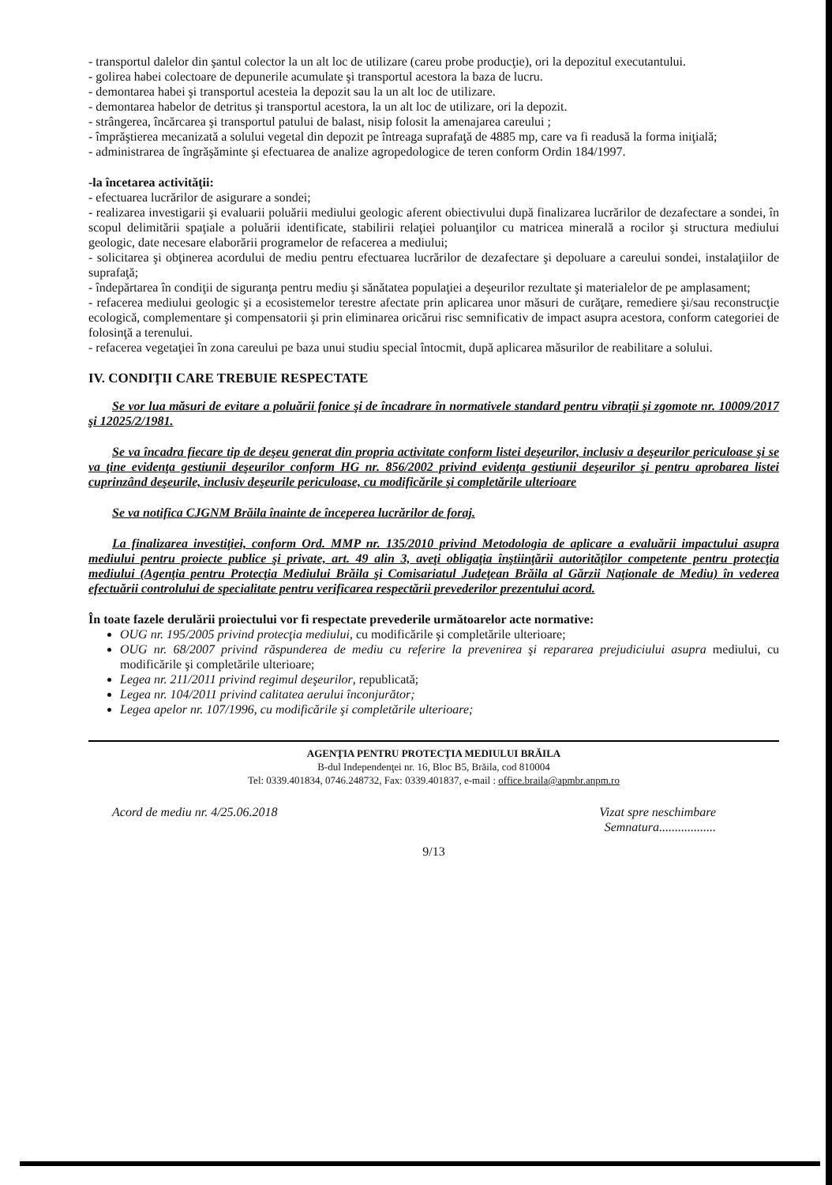- transportul dalelor din şantul colector la un alt loc de utilizare (careu probe producţie), ori la depozitul executantului.
- golirea habei colectoare de depunerile acumulate şi transportul acestora la baza de lucru.
- demontarea habei şi transportul acesteia la depozit sau la un alt loc de utilizare.
- demontarea habelor de detritus şi transportul acestora, la un alt loc de utilizare, ori la depozit.
- strângerea, încărcarea şi transportul patului de balast, nisip folosit la amenajarea careului ;
- împrăştierea mecanizată a solului vegetal din depozit pe întreaga suprafaţă de 4885 mp, care va fi readusă la forma iniţială;
- administrarea de îngrăşăminte şi efectuarea de analize agropedologice de teren conform Ordin 184/1997.
-la încetarea activităţii:
- efectuarea lucrărilor de asigurare a sondei;
- realizarea investigarii şi evaluarii poluării mediului geologic aferent obiectivului după finalizarea lucrărilor de dezafectare a sondei, în scopul delimitării spaţiale a poluării identificate, stabilirii relaţiei poluanţilor cu matricea minerală a rocilor şi structura mediului geologic, date necesare elaborării programelor de refacerea a mediului;
- solicitarea şi obţinerea acordului de mediu pentru efectuarea lucrărilor de dezafectare şi depoluare a careului sondei, instalaţiilor de suprafaţă;
- îndepărtarea în condiţii de siguranţa pentru mediu şi sănătatea populaţiei a deşeurilor rezultate şi materialelor de pe amplasament;
- refacerea mediului geologic şi a ecosistemelor terestre afectate prin aplicarea unor măsuri de curăţare, remediere şi/sau reconstrucţie ecologică, complementare şi compensatorii şi prin eliminarea oricărui risc semnificativ de impact asupra acestora, conform categoriei de folosinţă a terenului.
- refacerea vegetaţiei în zona careului pe baza unui studiu special întocmit, după aplicarea măsurilor de reabilitare a solului.
IV. CONDIŢII CARE TREBUIE RESPECTATE
Se vor lua măsuri de evitare a poluării fonice şi de încadrare în normativele standard pentru vibraţii şi zgomote nr. 10009/2017 şi 12025/2/1981.
Se va încadra fiecare tip de deşeu generat din propria activitate conform listei deşeurilor, inclusiv a deşeurilor periculoase şi se va ţine evidenţa gestiunii deşeurilor conform HG nr. 856/2002 privind evidenţa gestiunii deşeurilor şi pentru aprobarea listei cuprinzând deşeurile, inclusiv deşeurile periculoase, cu modificările şi completările ulterioare
Se va notifica CJGNM Brăila înainte de începerea lucrărilor de foraj.
La finalizarea investiţiei, conform Ord. MMP nr. 135/2010 privind Metodologia de aplicare a evaluării impactului asupra mediului pentru proiecte publice şi private, art. 49 alin 3, aveţi obligaţia înştiinţării autorităţilor competente pentru protecţia mediului (Agenţia pentru Protecţia Mediului Brăila şi Comisariatul Judeţean Brăila al Gărzii Naţionale de Mediu) în vederea efectuării controlului de specialitate pentru verificarea respectării prevederilor prezentului acord.
În toate fazele derulării proiectului vor fi respectate prevederile următoarelor acte normative:
OUG nr. 195/2005 privind protecţia mediului, cu modificările şi completările ulterioare;
OUG nr. 68/2007 privind răspunderea de mediu cu referire la prevenirea şi repararea prejudiciului asupra mediului, cu modificările şi completările ulterioare;
Legea nr. 211/2011 privind regimul deşeurilor, republicată;
Legea nr. 104/2011 privind calitatea aerului înconjurător;
Legea apelor nr. 107/1996, cu modificările şi completările ulterioare;
AGENŢIA PENTRU PROTECŢIA MEDIULUI BRĂILA
B-dul Independenţei nr. 16, Bloc B5, Brăila, cod 810004
Tel: 0339.401834, 0746.248732, Fax: 0339.401837, e-mail : office.braila@apmbr.anpm.ro
Acord de mediu nr. 4/25.06.2018 Vizat spre neschimbare
Semnatura..................
9/13